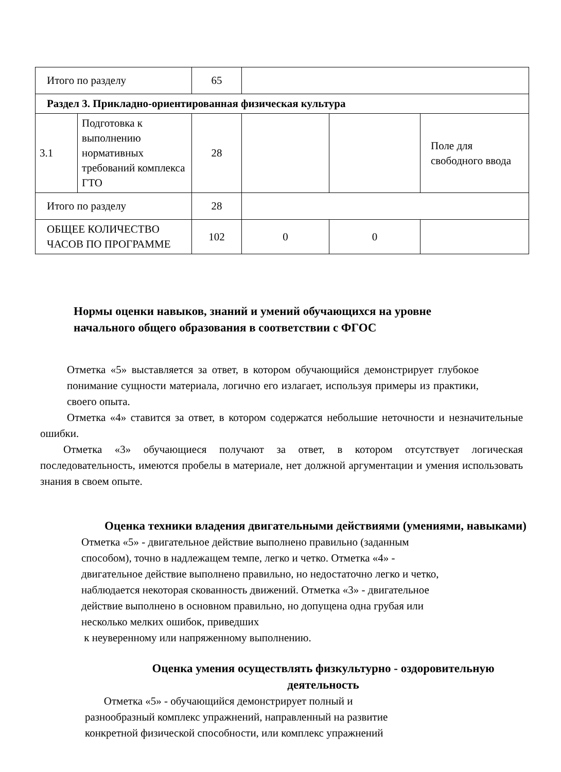| Итого по разделу | | 65 | | | |
| Раздел 3. Прикладно-ориентированная физическая культура | | | | | |
| 3.1 | Подготовка к выполнению нормативных требований комплекса ГТО | 28 | | | Поле для свободного ввода |
| Итого по разделу | | 28 | | | |
| ОБЩЕЕ КОЛИЧЕСТВО ЧАСОВ ПО ПРОГРАММЕ | | 102 | 0 | 0 | |
Нормы оценки навыков, знаний и умений обучающихся на уровне
начального общего образования в соответствии с ФГОС
Отметка «5» выставляется за ответ, в котором обучающийся демонстрирует глубокое понимание сущности материала, логично его излагает, используя примеры из практики, своего опыта.
Отметка «4» ставится за ответ, в котором содержатся небольшие неточности и незначительные ошибки.
Отметка «3» обучающиеся получают за ответ, в котором отсутствует логическая последовательность, имеются пробелы в материале, нет должной аргументации и умения использовать знания в своем опыте.
Оценка техники владения двигательными действиями (умениями, навыками)
Отметка «5» - двигательное действие выполнено правильно (заданным
способом), точно в надлежащем темпе, легко и четко. Отметка «4» -
двигательное действие выполнено правильно, но недостаточно легко и четко,
наблюдается некоторая скованность движений. Отметка «3» - двигательное
действие выполнено в основном правильно, но допущена одна грубая или
несколько мелких ошибок, приведших
к неуверенному или напряженному выполнению.
Оценка умения осуществлять физкультурно - оздоровительную деятельность
Отметка «5» - обучающийся демонстрирует полный и
разнообразный комплекс упражнений, направленный на развитие
конкретной физической способности, или комплекс упражнений